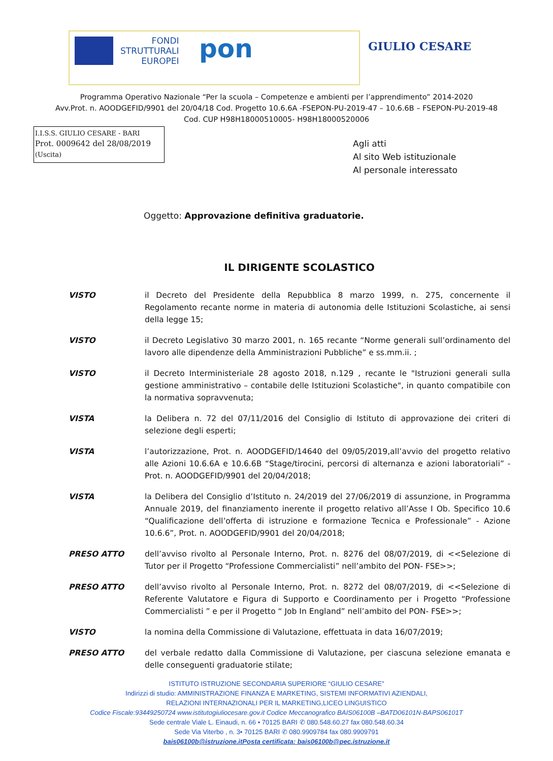FONDI
STRUTTURALI
EUROPEI
pon
GIULIO CESARE
Programma Operativo Nazionale “Per la scuola – Competenze e ambienti per l’apprendimento” 2014-2020
Avv.Prot. n. AOODGEFID/9901 del 20/04/18 Cod. Progetto 10.6.6A -FSEPON-PU-2019-47 – 10.6.6B – FSEPON-PU-2019-48
Cod. CUP H98H18000510005- H98H18000520006
I.I.S.S. GIULIO CESARE - BARI
Prot. 0009642 del 28/08/2019
(Uscita)
Agli atti
Al sito Web istituzionale
Al personale interessato
Oggetto: Approvazione definitiva graduatorie.
IL DIRIGENTE SCOLASTICO
VISTO il Decreto del Presidente della Repubblica 8 marzo 1999, n. 275, concernente il Regolamento recante norme in materia di autonomia delle Istituzioni Scolastiche, ai sensi della legge 15;
VISTO il Decreto Legislativo 30 marzo 2001, n. 165 recante “Norme generali sull’ordinamento del lavoro alle dipendenze della Amministrazioni Pubbliche” e ss.mm.ii. ;
VISTO il Decreto Interministeriale 28 agosto 2018, n.129 , recante le "Istruzioni generali sulla gestione amministrativo – contabile delle Istituzioni Scolastiche", in quanto compatibile con la normativa sopravvenuta;
VISTA la Delibera n. 72 del 07/11/2016 del Consiglio di Istituto di approvazione dei criteri di selezione degli esperti;
VISTA l’autorizzazione, Prot. n. AOODGEFID/14640 del 09/05/2019,all’avvio del progetto relativo alle Azioni 10.6.6A e 10.6.6B “Stage/tirocini, percorsi di alternanza e azioni laboratoriali” - Prot. n. AOODGEFID/9901 del 20/04/2018;
VISTA la Delibera del Consiglio d’Istituto n. 24/2019 del 27/06/2019 di assunzione, in Programma Annuale 2019, del finanziamento inerente il progetto relativo all’Asse I Ob. Specifico 10.6 “Qualificazione dell’offerta di istruzione e formazione Tecnica e Professionale” - Azione 10.6.6”, Prot. n. AOODGEFID/9901 del 20/04/2018;
PRESO ATTO dell’avviso rivolto al Personale Interno, Prot. n. 8276 del 08/07/2019, di <<Selezione di Tutor per il Progetto “Professione Commercialisti” nell’ambito del PON- FSE>>;
PRESO ATTO dell’avviso rivolto al Personale Interno, Prot. n. 8272 del 08/07/2019, di <<Selezione di Referente Valutatore e Figura di Supporto e Coordinamento per i Progetto “Professione Commercialisti ” e per il Progetto “ Job In England” nell’ambito del PON- FSE>>;
VISTO la nomina della Commissione di Valutazione, effettuata in data 16/07/2019;
PRESO ATTO del verbale redatto dalla Commissione di Valutazione, per ciascuna selezione emanata e delle conseguenti graduatorie stilate;
ISTITUTO ISTRUZIONE SECONDARIA SUPERIORE “GIULIO CESARE”
Indirizzi di studio: AMMINISTRAZIONE FINANZA E MARKETING, SISTEMI INFORMATIVI AZIENDALI,
RELAZIONI INTERNAZIONALI PER IL MARKETING,LICEO LINGUISTICO
Codice Fiscale:93449250724 www.istitutogiuliocesare.gov.it Codice Meccanografico BAIS06100B –BATD06101N-BAPS06101T
Sede centrale Viale L. Einaudi, n. 66 • 70125 BARI ✆ 080.548.60.27 fax 080.548.60.34
Sede Via Viterbo , n. 3• 70125 BARI ✆ 080.9909784 fax 080.9909791
bais06100b@istruzione.itPosta certificata: bais06100b@pec.istruzione.it